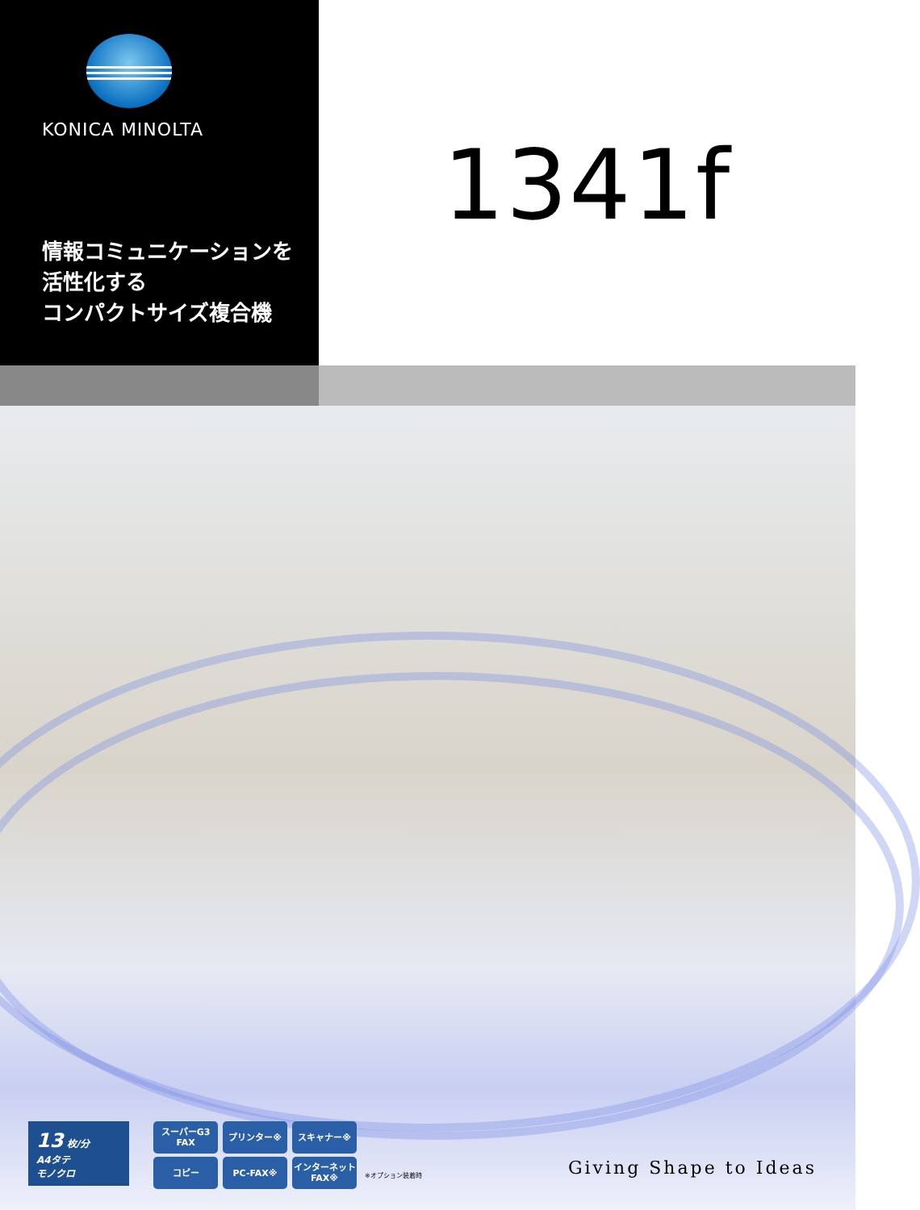KONICA MINOLTA
情報コミュニケーションを
活性化する
コンパクトサイズ複合機
1341f
13 枚/分
A4タテ
モノクロ
スーパーG3
FAX
プリンター※
スキャナー※
コピー
PC-FAX※
インターネット
FAX※
※オプション装着時
Giving Shape to Ideas